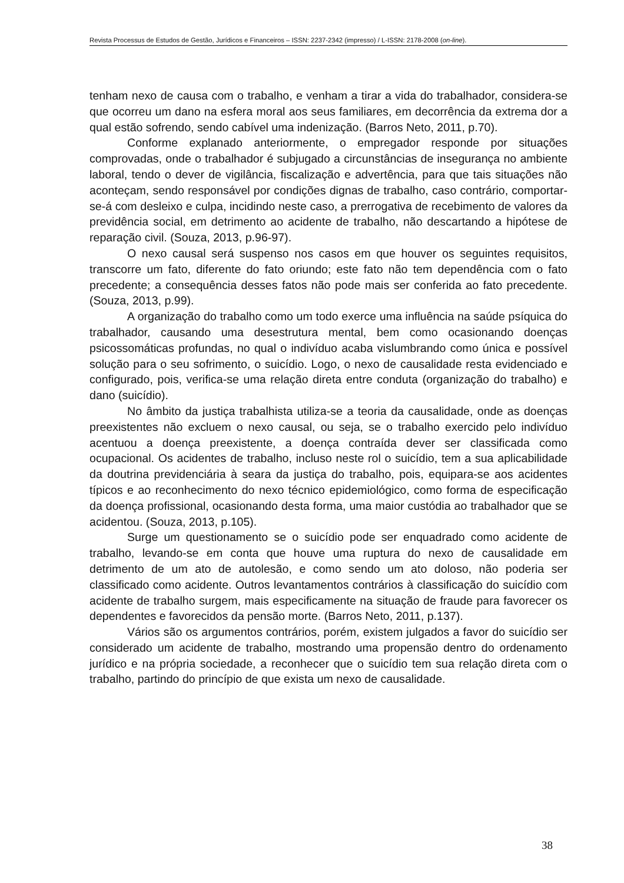Revista Processus de Estudos de Gestão, Jurídicos e Financeiros – ISSN: 2237-2342 (impresso) / L-ISSN: 2178-2008 (on-line).
tenham nexo de causa com o trabalho, e venham a tirar a vida do trabalhador, considera-se que ocorreu um dano na esfera moral aos seus familiares, em decorrência da extrema dor a qual estão sofrendo, sendo cabível uma indenização. (Barros Neto, 2011, p.70).
Conforme explanado anteriormente, o empregador responde por situações comprovadas, onde o trabalhador é subjugado a circunstâncias de insegurança no ambiente laboral, tendo o dever de vigilância, fiscalização e advertência, para que tais situações não aconteçam, sendo responsável por condições dignas de trabalho, caso contrário, comportar-se-á com desleixo e culpa, incidindo neste caso, a prerrogativa de recebimento de valores da previdência social, em detrimento ao acidente de trabalho, não descartando a hipótese de reparação civil. (Souza, 2013, p.96-97).
O nexo causal será suspenso nos casos em que houver os seguintes requisitos, transcorre um fato, diferente do fato oriundo; este fato não tem dependência com o fato precedente; a consequência desses fatos não pode mais ser conferida ao fato precedente. (Souza, 2013, p.99).
A organização do trabalho como um todo exerce uma influência na saúde psíquica do trabalhador, causando uma desestrutura mental, bem como ocasionando doenças psicossomáticas profundas, no qual o indivíduo acaba vislumbrando como única e possível solução para o seu sofrimento, o suicídio. Logo, o nexo de causalidade resta evidenciado e configurado, pois, verifica-se uma relação direta entre conduta (organização do trabalho) e dano (suicídio).
No âmbito da justiça trabalhista utiliza-se a teoria da causalidade, onde as doenças preexistentes não excluem o nexo causal, ou seja, se o trabalho exercido pelo indivíduo acentuou a doença preexistente, a doença contraída dever ser classificada como ocupacional. Os acidentes de trabalho, incluso neste rol o suicídio, tem a sua aplicabilidade da doutrina previdenciária à seara da justiça do trabalho, pois, equipara-se aos acidentes típicos e ao reconhecimento do nexo técnico epidemiológico, como forma de especificação da doença profissional, ocasionando desta forma, uma maior custódia ao trabalhador que se acidentou. (Souza, 2013, p.105).
Surge um questionamento se o suicídio pode ser enquadrado como acidente de trabalho, levando-se em conta que houve uma ruptura do nexo de causalidade em detrimento de um ato de autolesão, e como sendo um ato doloso, não poderia ser classificado como acidente. Outros levantamentos contrários à classificação do suicídio com acidente de trabalho surgem, mais especificamente na situação de fraude para favorecer os dependentes e favorecidos da pensão morte. (Barros Neto, 2011, p.137).
Vários são os argumentos contrários, porém, existem julgados a favor do suicídio ser considerado um acidente de trabalho, mostrando uma propensão dentro do ordenamento jurídico e na própria sociedade, a reconhecer que o suicídio tem sua relação direta com o trabalho, partindo do princípio de que exista um nexo de causalidade.
38